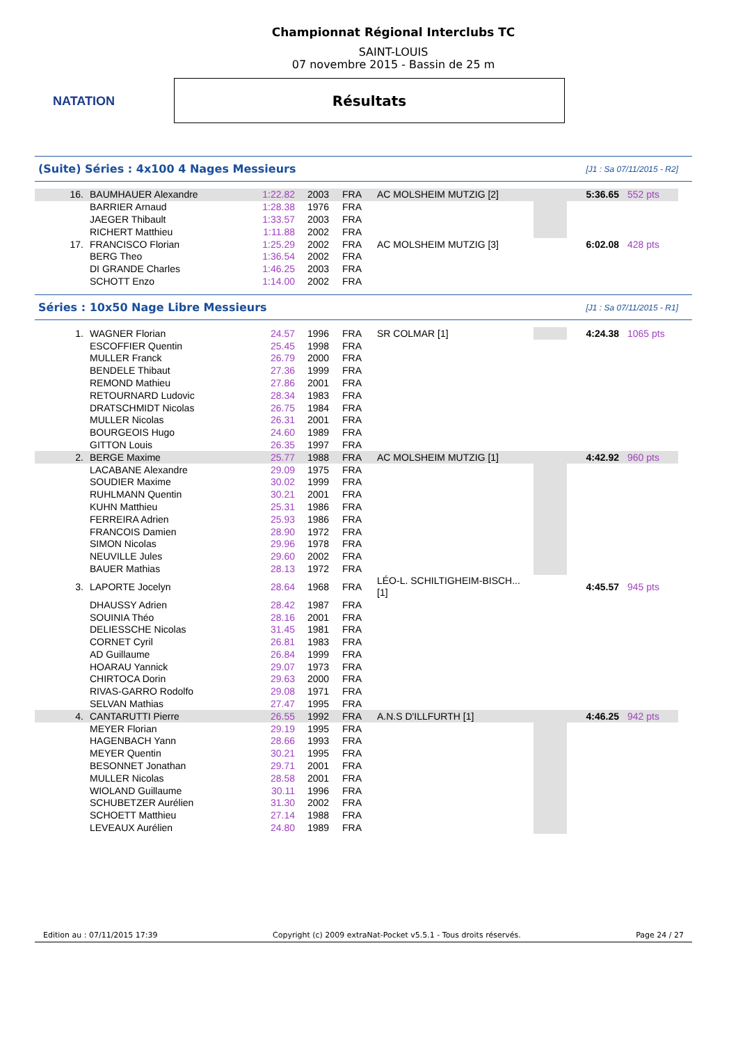NATATION
Championnat Régional Interclubs TC
SAINT-LOUIS
07 novembre 2015 - Bassin de 25 m
Résultats
(Suite) Séries : 4x100 4 Nages Messieurs [J1 : Sa 07/11/2015 - R2]
| 16. | BAUMHAUER Alexandre | 1:22.82 | 2003 | FRA | AC MOLSHEIM MUTZIG [2] | | 5:36.65 | 552 pts |
| | BARRIER Arnaud | 1:28.38 | 1976 | FRA | | | | |
| | JAEGER Thibault | 1:33.57 | 2003 | FRA | | | | |
| | RICHERT Matthieu | 1:11.88 | 2002 | FRA | | | | |
| 17. | FRANCISCO Florian | 1:25.29 | 2002 | FRA | AC MOLSHEIM MUTZIG [3] | | 6:02.08 | 428 pts |
| | BERG Theo | 1:36.54 | 2002 | FRA | | | | |
| | DI GRANDE Charles | 1:46.25 | 2003 | FRA | | | | |
| | SCHOTT Enzo | 1:14.00 | 2002 | FRA | | | | |
Séries : 10x50 Nage Libre Messieurs [J1 : Sa 07/11/2015 - R1]
| 1. | WAGNER Florian | 24.57 | 1996 | FRA | SR COLMAR [1] | | 4:24.38 | 1065 pts |
| | ESCOFFIER Quentin | 25.45 | 1998 | FRA | | | | |
| | MULLER Franck | 26.79 | 2000 | FRA | | | | |
| | BENDELE Thibaut | 27.36 | 1999 | FRA | | | | |
| | REMOND Mathieu | 27.86 | 2001 | FRA | | | | |
| | RETOURNARD Ludovic | 28.34 | 1983 | FRA | | | | |
| | DRATSCHMIDT Nicolas | 26.75 | 1984 | FRA | | | | |
| | MULLER Nicolas | 26.31 | 2001 | FRA | | | | |
| | BOURGEOIS Hugo | 24.60 | 1989 | FRA | | | | |
| | GITTON Louis | 26.35 | 1997 | FRA | | | | |
| 2. | BERGE Maxime | 25.77 | 1988 | FRA | AC MOLSHEIM MUTZIG [1] | | 4:42.92 | 960 pts |
| | LACABANE Alexandre | 29.09 | 1975 | FRA | | | | |
| | SOUDIER Maxime | 30.02 | 1999 | FRA | | | | |
| | RUHLMANN Quentin | 30.21 | 2001 | FRA | | | | |
| | KUHN Matthieu | 25.31 | 1986 | FRA | | | | |
| | FERREIRA Adrien | 25.93 | 1986 | FRA | | | | |
| | FRANCOIS Damien | 28.90 | 1972 | FRA | | | | |
| | SIMON Nicolas | 29.96 | 1978 | FRA | | | | |
| | NEUVILLE Jules | 29.60 | 2002 | FRA | | | | |
| | BAUER Mathias | 28.13 | 1972 | FRA | | | | |
| 3. | LAPORTE Jocelyn | 28.64 | 1968 | FRA | LÉO-L. SCHILTIGHEIM-BISCH... [1] | | 4:45.57 | 945 pts |
| | DHAUSSY Adrien | 28.42 | 1987 | FRA | | | | |
| | SOUINIA Théo | 28.16 | 2001 | FRA | | | | |
| | DELIESSCHE Nicolas | 31.45 | 1981 | FRA | | | | |
| | CORNET Cyril | 26.81 | 1983 | FRA | | | | |
| | AD Guillaume | 26.84 | 1999 | FRA | | | | |
| | HOARAU Yannick | 29.07 | 1973 | FRA | | | | |
| | CHIRTOCA Dorin | 29.63 | 2000 | FRA | | | | |
| | RIVAS-GARRO Rodolfo | 29.08 | 1971 | FRA | | | | |
| | SELVAN Mathias | 27.47 | 1995 | FRA | | | | |
| 4. | CANTARUTTI Pierre | 26.55 | 1992 | FRA | A.N.S D'ILLFURTH [1] | | 4:46.25 | 942 pts |
| | MEYER Florian | 29.19 | 1995 | FRA | | | | |
| | HAGENBACH Yann | 28.66 | 1993 | FRA | | | | |
| | MEYER Quentin | 30.21 | 1995 | FRA | | | | |
| | BESONNET Jonathan | 29.71 | 2001 | FRA | | | | |
| | MULLER Nicolas | 28.58 | 2001 | FRA | | | | |
| | WIOLAND Guillaume | 30.11 | 1996 | FRA | | | | |
| | SCHUBETZER Aurélien | 31.30 | 2002 | FRA | | | | |
| | SCHOETT Matthieu | 27.14 | 1988 | FRA | | | | |
| | LEVEAUX Aurélien | 24.80 | 1989 | FRA | | | | |
Edition au : 07/11/2015 17:39 Copyright (c) 2009 extraNat-Pocket v5.5.1 - Tous droits réservés. Page 24 / 27